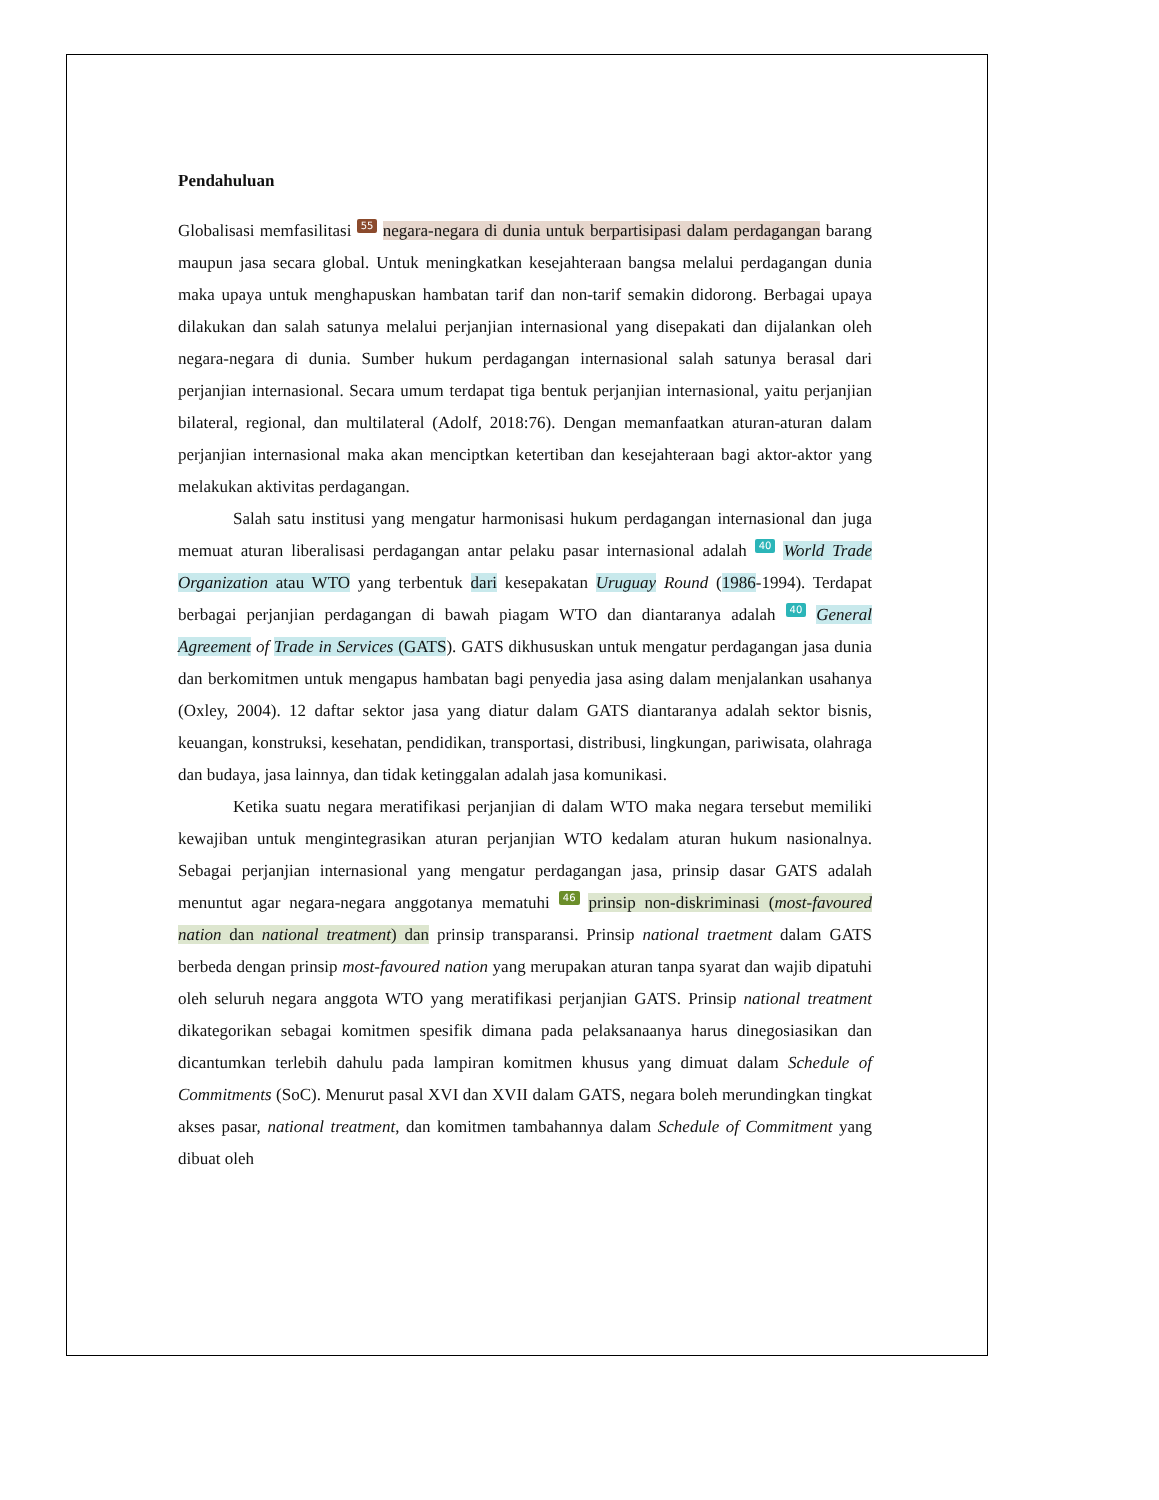Pendahuluan
Globalisasi memfasilitasi 55 negara-negara di dunia untuk berpartisipasi dalam perdagangan barang maupun jasa secara global. Untuk meningkatkan kesejahteraan bangsa melalui perdagangan dunia maka upaya untuk menghapuskan hambatan tarif dan non-tarif semakin didorong. Berbagai upaya dilakukan dan salah satunya melalui perjanjian internasional yang disepakati dan dijalankan oleh negara-negara di dunia. Sumber hukum perdagangan internasional salah satunya berasal dari perjanjian internasional. Secara umum terdapat tiga bentuk perjanjian internasional, yaitu perjanjian bilateral, regional, dan multilateral (Adolf, 2018:76). Dengan memanfaatkan aturan-aturan dalam perjanjian internasional maka akan menciptkan ketertiban dan kesejahteraan bagi aktor-aktor yang melakukan aktivitas perdagangan.
Salah satu institusi yang mengatur harmonisasi hukum perdagangan internasional dan juga memuat aturan liberalisasi perdagangan antar pelaku pasar internasional adalah 40 World Trade Organization atau WTO yang terbentuk dari kesepakatan Uruguay Round (1986-1994). Terdapat berbagai perjanjian perdagangan di bawah piagam WTO dan diantaranya adalah 40 General Agreement of Trade in Services (GATS). GATS dikhususkan untuk mengatur perdagangan jasa dunia dan berkomitmen untuk mengapus hambatan bagi penyedia jasa asing dalam menjalankan usahanya (Oxley, 2004). 12 daftar sektor jasa yang diatur dalam GATS diantaranya adalah sektor bisnis, keuangan, konstruksi, kesehatan, pendidikan, transportasi, distribusi, lingkungan, pariwisata, olahraga dan budaya, jasa lainnya, dan tidak ketinggalan adalah jasa komunikasi.
Ketika suatu negara meratifikasi perjanjian di dalam WTO maka negara tersebut memiliki kewajiban untuk mengintegrasikan aturan perjanjian WTO kedalam aturan hukum nasionalnya. Sebagai perjanjian internasional yang mengatur perdagangan jasa, prinsip dasar GATS adalah menuntut agar negara-negara anggotanya mematuhi 46 prinsip non-diskriminasi (most-favoured nation dan national treatment) dan prinsip transparansi. Prinsip national traetment dalam GATS berbeda dengan prinsip most-favoured nation yang merupakan aturan tanpa syarat dan wajib dipatuhi oleh seluruh negara anggota WTO yang meratifikasi perjanjian GATS. Prinsip national treatment dikategorikan sebagai komitmen spesifik dimana pada pelaksanaanya harus dinegosiasikan dan dicantumkan terlebih dahulu pada lampiran komitmen khusus yang dimuat dalam Schedule of Commitments (SoC). Menurut pasal XVI dan XVII dalam GATS, negara boleh merundingkan tingkat akses pasar, national treatment, dan komitmen tambahannya dalam Schedule of Commitment yang dibuat oleh